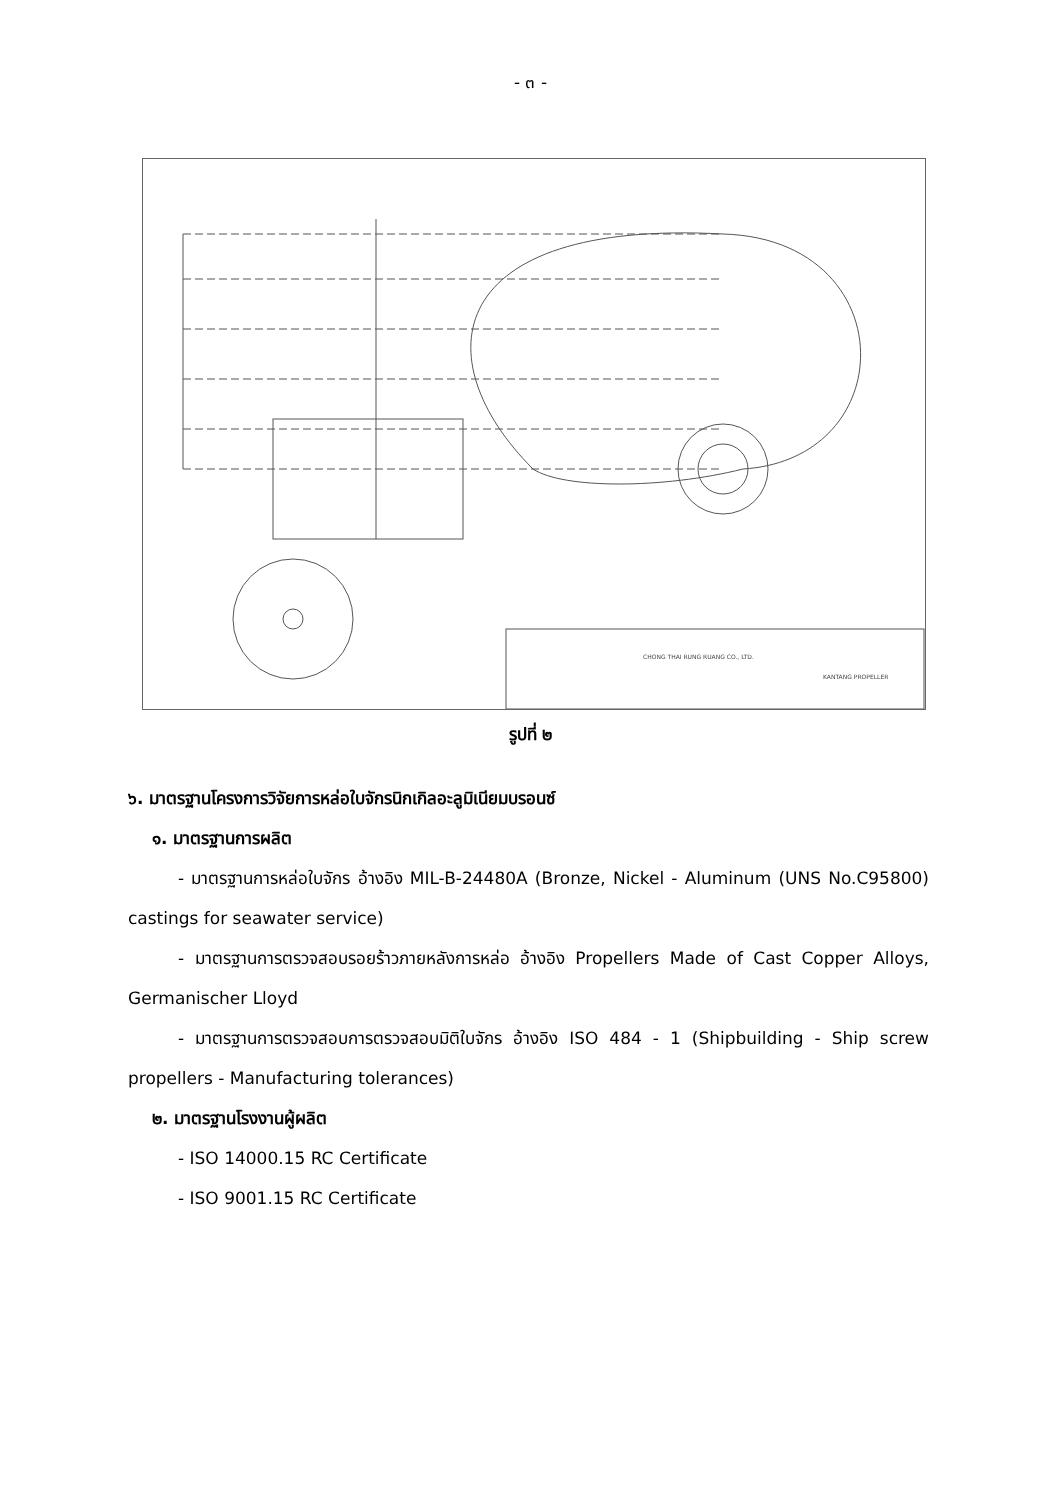- ๓ -
CHONG THAI RUNG RUANG CO., LTD.
KANTANG PROPELLER
รูปที่ ๒
๖. มาตรฐานโครงการวิจัยการหล่อใบจักรนิกเกิลอะลูมิเนียมบรอนซ์
๑. มาตรฐานการผลิต
- มาตรฐานการหล่อใบจักร อ้างอิง MIL-B-24480A (Bronze, Nickel - Aluminum (UNS No.C95800) castings for seawater service)
- มาตรฐานการตรวจสอบรอยร้าวภายหลังการหล่อ อ้างอิง Propellers Made of Cast Copper Alloys, Germanischer Lloyd
- มาตรฐานการตรวจสอบการตรวจสอบมิติใบจักร อ้างอิง ISO 484 - 1 (Shipbuilding - Ship screw propellers - Manufacturing tolerances)
๒. มาตรฐานโรงงานผู้ผลิต
- ISO 14000.15 RC Certificate
- ISO 9001.15 RC Certificate